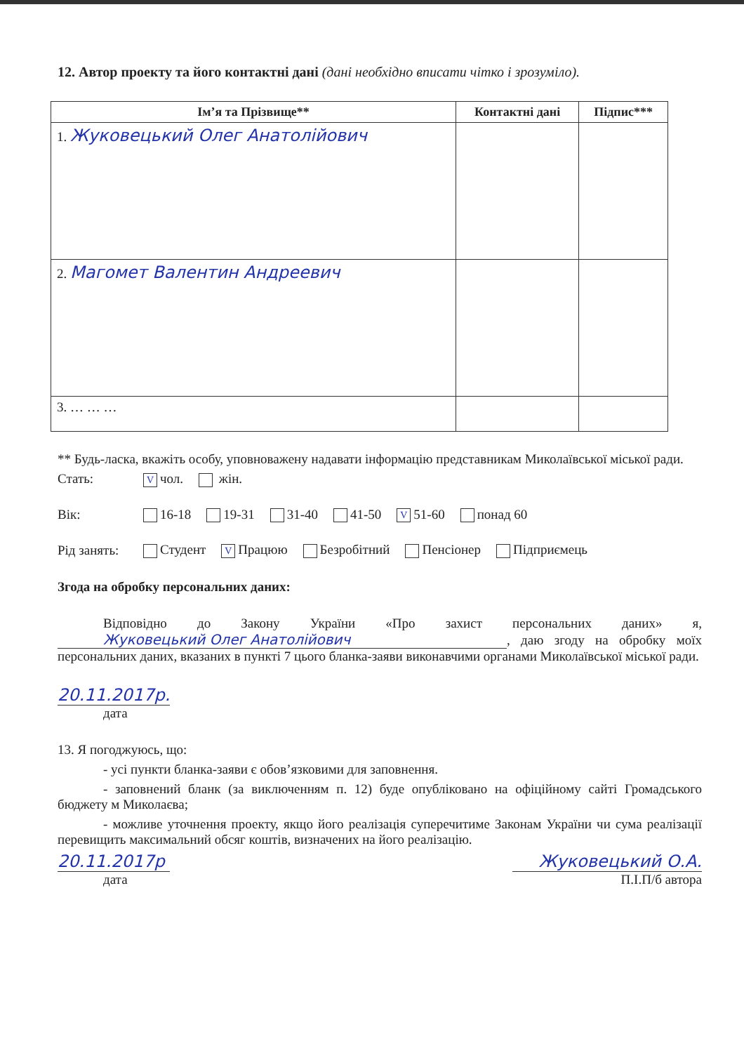12. Автор проекту та його контактні дані (дані необхідно вписати чітко і зрозуміло).
| Ім’я та Прізвище** | Контактні дані | Підпис*** |
| --- | --- | --- |
| 1. Жуковецький Олег Анатолійович | | |
| 2. Магомет Валентин Андреевич | | |
| 3. … … … | | |
** Будь-ласка, вкажіть особу, уповноважену надавати інформацію представникам Миколаївської міської ради.
Стать: V чол. жін.
Вік: 16-18 19-31 31-40 41-50 V 51-60 понад 60
Рід занять: Студент V Працюю Безробітний Пенсіонер Підприємець
Згода на обробку персональних даних:
Відповідно до Закону України «Про захист персональних даних» я, Жуковецький Олег Анатолійович, даю згоду на обробку моїх персональних даних, вказаних в пункті 7 цього бланка-заяви виконавчими органами Миколаївської міської ради.
20.11.2017р.
дата
13. Я погоджуюсь, що:
- усі пункти бланка-заяви є обов’язковими для заповнення.
- заповнений бланк (за виключенням п. 12) буде опубліковано на офіційному сайті Громадського бюджету м Миколаєва;
- можливе уточнення проекту, якщо його реалізація суперечитиме Законам України чи сума реалізації перевищить максимальний обсяг коштів, визначених на його реалізацію.
20.11.2017р
дата
Жуковецький О.А.
П.І.П/б автора